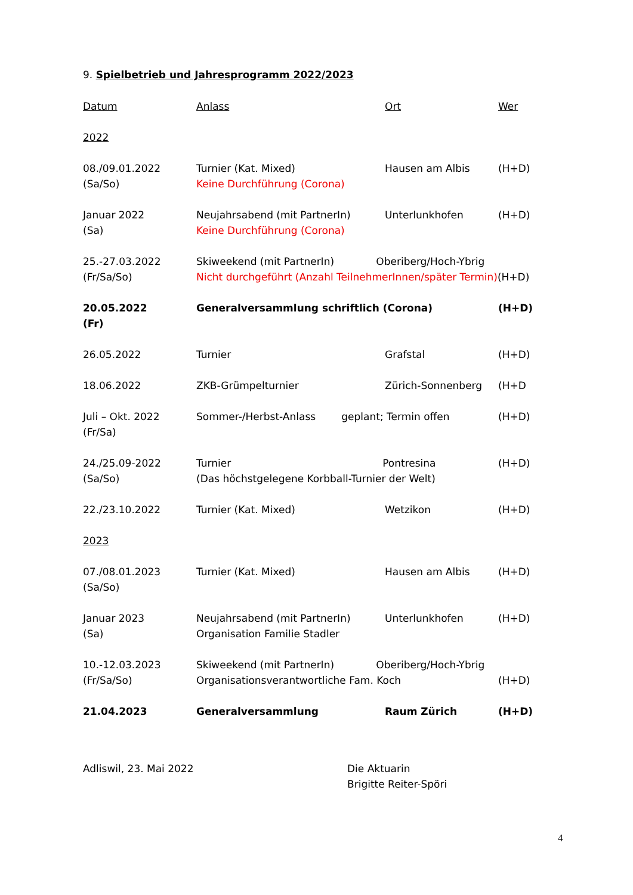9. Spielbetrieb und Jahresprogramm 2022/2023
| Datum | Anlass | Ort | Wer |
| --- | --- | --- | --- |
| 2022 | | | |
| 08./09.01.2022 (Sa/So) | Turnier (Kat. Mixed) Keine Durchführung (Corona) | Hausen am Albis | (H+D) |
| Januar 2022 (Sa) | Neujahrsabend (mit PartnerIn) Keine Durchführung (Corona) | Unterlunkhofen | (H+D) |
| 25.-27.03.2022 (Fr/Sa/So) | Skiweekend (mit PartnerIn) Oberiberg/Hoch-Ybrig Nicht durchgeführt (Anzahl TeilnehmerInnen/später Termin) (H+D) | | |
| 20.05.2022 (Fr) | Generalversammlung schriftlich (Corona) | | (H+D) |
| 26.05.2022 | Turnier | Grafstal | (H+D) |
| 18.06.2022 | ZKB-Grümpelturnier | Zürich-Sonnenberg | (H+D |
| Juli – Okt. 2022 (Fr/Sa) | Sommer-/Herbst-Anlass geplant; Termin offen | | (H+D) |
| 24./25.09-2022 (Sa/So) | Turnier Pontresina (Das höchstgelegene Korbball-Turnier der Welt) | | (H+D) |
| 22./23.10.2022 | Turnier (Kat. Mixed) | Wetzikon | (H+D) |
| 2023 | | | |
| 07./08.01.2023 (Sa/So) | Turnier (Kat. Mixed) | Hausen am Albis | (H+D) |
| Januar 2023 (Sa) | Neujahrsabend (mit PartnerIn) Organisation Familie Stadler | Unterlunkhofen | (H+D) |
| 10.-12.03.2023 (Fr/Sa/So) | Skiweekend (mit PartnerIn) Oberiberg/Hoch-Ybrig Organisationsverantwortliche Fam. Koch | | (H+D) |
| 21.04.2023 | Generalversammlung | Raum Zürich | (H+D) |
Adliswil, 23. Mai 2022 Die Aktuarin
Brigitte Reiter-Spöri
4